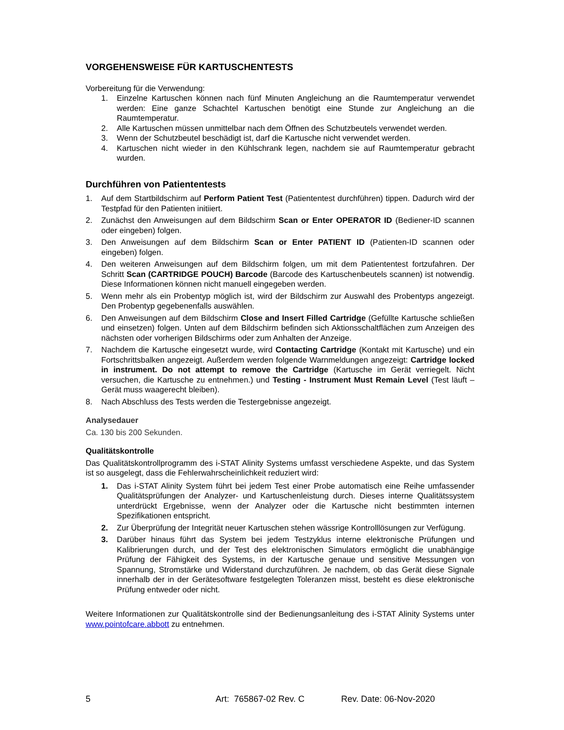VORGEHENSWEISE FÜR KARTUSCHENTESTS
Vorbereitung für die Verwendung:
1. Einzelne Kartuschen können nach fünf Minuten Angleichung an die Raumtemperatur verwendet werden: Eine ganze Schachtel Kartuschen benötigt eine Stunde zur Angleichung an die Raumtemperatur.
2. Alle Kartuschen müssen unmittelbar nach dem Öffnen des Schutzbeutels verwendet werden.
3. Wenn der Schutzbeutel beschädigt ist, darf die Kartusche nicht verwendet werden.
4. Kartuschen nicht wieder in den Kühlschrank legen, nachdem sie auf Raumtemperatur gebracht wurden.
Durchführen von Patiententests
1. Auf dem Startbildschirm auf Perform Patient Test (Patiententest durchführen) tippen. Dadurch wird der Testpfad für den Patienten initiiert.
2. Zunächst den Anweisungen auf dem Bildschirm Scan or Enter OPERATOR ID (Bediener-ID scannen oder eingeben) folgen.
3. Den Anweisungen auf dem Bildschirm Scan or Enter PATIENT ID (Patienten-ID scannen oder eingeben) folgen.
4. Den weiteren Anweisungen auf dem Bildschirm folgen, um mit dem Patiententest fortzufahren. Der Schritt Scan (CARTRIDGE POUCH) Barcode (Barcode des Kartuschenbeutels scannen) ist notwendig. Diese Informationen können nicht manuell eingegeben werden.
5. Wenn mehr als ein Probentyp möglich ist, wird der Bildschirm zur Auswahl des Probentyps angezeigt. Den Probentyp gegebenenfalls auswählen.
6. Den Anweisungen auf dem Bildschirm Close and Insert Filled Cartridge (Gefüllte Kartusche schließen und einsetzen) folgen. Unten auf dem Bildschirm befinden sich Aktionsschaltflächen zum Anzeigen des nächsten oder vorherigen Bildschirms oder zum Anhalten der Anzeige.
7. Nachdem die Kartusche eingesetzt wurde, wird Contacting Cartridge (Kontakt mit Kartusche) und ein Fortschrittsbalken angezeigt. Außerdem werden folgende Warnmeldungen angezeigt: Cartridge locked in instrument. Do not attempt to remove the Cartridge (Kartusche im Gerät verriegelt. Nicht versuchen, die Kartusche zu entnehmen.) und Testing - Instrument Must Remain Level (Test läuft – Gerät muss waagerecht bleiben).
8. Nach Abschluss des Tests werden die Testergebnisse angezeigt.
Analysedauer
Ca. 130 bis 200 Sekunden.
Qualitätskontrolle
Das Qualitätskontrollprogramm des i-STAT Alinity Systems umfasst verschiedene Aspekte, und das System ist so ausgelegt, dass die Fehlerwahrscheinlichkeit reduziert wird:
1. Das i-STAT Alinity System führt bei jedem Test einer Probe automatisch eine Reihe umfassender Qualitätsprüfungen der Analyzer- und Kartuschenleistung durch. Dieses interne Qualitätssystem unterdrückt Ergebnisse, wenn der Analyzer oder die Kartusche nicht bestimmten internen Spezifikationen entspricht.
2. Zur Überprüfung der Integrität neuer Kartuschen stehen wässrige Kontrolllösungen zur Verfügung.
3. Darüber hinaus führt das System bei jedem Testzyklus interne elektronische Prüfungen und Kalibrierungen durch, und der Test des elektronischen Simulators ermöglicht die unabhängige Prüfung der Fähigkeit des Systems, in der Kartusche genaue und sensitive Messungen von Spannung, Stromstärke und Widerstand durchzuführen. Je nachdem, ob das Gerät diese Signale innerhalb der in der Gerätesoftware festgelegten Toleranzen misst, besteht es diese elektronische Prüfung entweder oder nicht.
Weitere Informationen zur Qualitätskontrolle sind der Bedienungsanleitung des i-STAT Alinity Systems unter www.pointofcare.abbott zu entnehmen.
5 Art: 765867-02 Rev. C Rev. Date: 06-Nov-2020